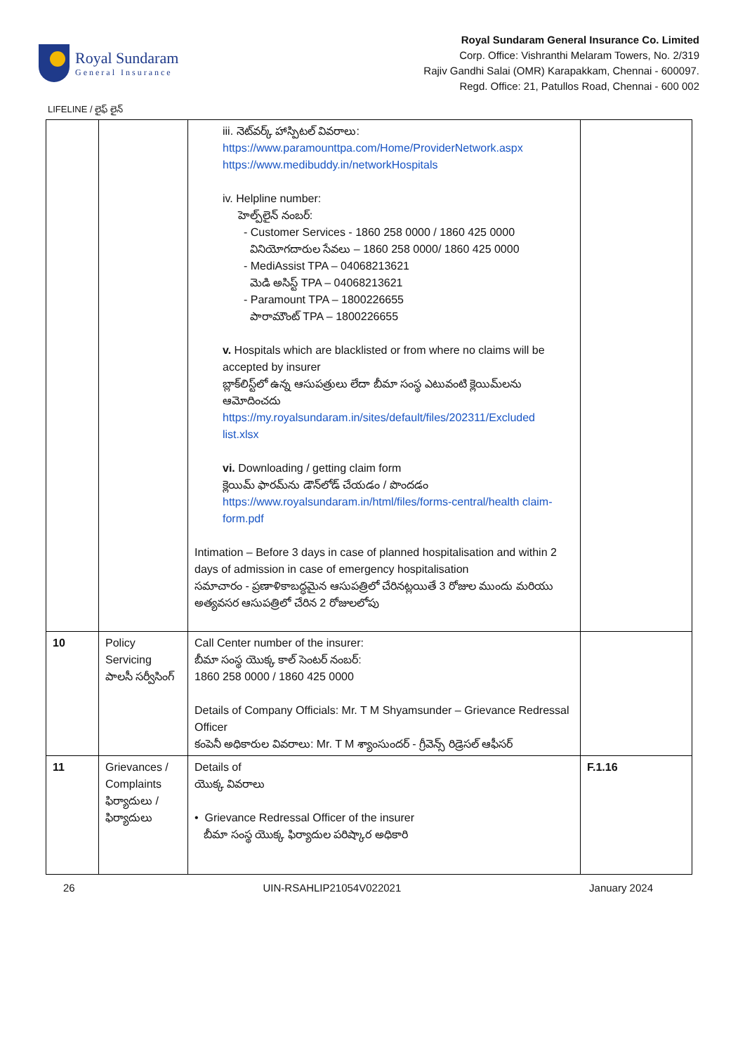Royal Sundaram
General Insurance
Royal Sundaram General Insurance Co. Limited
Corp. Office: Vishranthi Melaram Towers, No. 2/319
Rajiv Gandhi Salai (OMR) Karapakkam, Chennai - 600097.
Regd. Office: 21, Patullos Road, Chennai - 600 002
LIFELINE / లైఫ్ లైన్
| | | iii. నెట్‌వర్క్ హాస్పిటల్ వివరాలు: https://www.paramounttpa.com/Home/ProviderNetwork.aspx https://www.medibuddy.in/networkHospitals iv. Helpline number: హెల్ప్‌లైన్ నంబర్: - Customer Services - 1860 258 0000 / 1860 425 0000 వినియోగదారుల సేవలు – 1860 258 0000/ 1860 425 0000 - MediAssist TPA – 04068213621 మెడి అసిస్ట్ TPA – 04068213621 - Paramount TPA – 1800226655 పారామౌంట్ TPA – 1800226655 v. Hospitals which are blacklisted or from where no claims will be accepted by insurer బ్లాక్‌లిస్ట్‌లో ఉన్న ఆసుపత్రులు లేదా బీమా సంస్థ ఎటువంటి క్లెయిమ్‌లను ఆమోదించదు https://my.royalsundaram.in/sites/default/files/202311/Excluded list.xlsx vi. Downloading / getting claim form క్లెయిమ్ ఫారమ్‌ను డౌన్‌లోడ్ చేయడం / పొందడం https://www.royalsundaram.in/html/files/forms-central/health claim-form.pdf Intimation – Before 3 days in case of planned hospitalisation and within 2 days of admission in case of emergency hospitalisation సమాచారం - ప్రణాళికాబద్ధమైన ఆసుపత్రిలో చేరినట్లయితే 3 రోజుల ముందు మరియు అత్యవసర ఆసుపత్రిలో చేరిన 2 రోజులలోపు | |
| 10 | Policy Servicing పాలసీ సర్వీసింగ్ | Call Center number of the insurer: బీమా సంస్థ యొక్క కాల్ సెంటర్ నంబర్: 1860 258 0000 / 1860 425 0000 Details of Company Officials: Mr. T M Shyamsunder – Grievance Redressal Officer కంపెనీ అధికారుల వివరాలు: Mr. T M శ్యాంసుందర్ - గ్రీవెన్స్ రిడ్రెసల్ ఆఫీసర్ | |
| 11 | Grievances / Complaints ఫిర్యాదులు / ఫిర్యాదులు | Details of యొక్క వివరాలు • Grievance Redressal Officer of the insurer బీమా సంస్థ యొక్క ఫిర్యాదుల పరిష్కార అధికారి | F.1.16 |
26 UIN-RSAHLIP21054V022021 January 2024